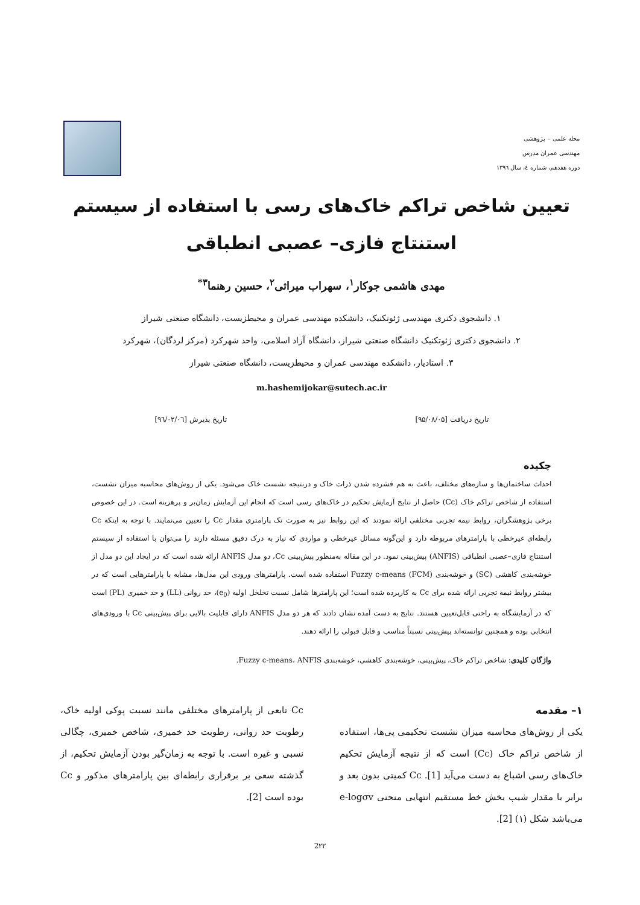مجله علمی – پژوهشی
مهندسی عمران مدرس
دوره هفدهم، شماره ٤، سال ١٣٩٦
تعیین شاخص تراکم خاک‌های رسی با استفاده از سیستم استنتاج فازی– عصبی انطباقی
مهدی هاشمی جوکار<sup>۱</sup>، سهراب میراثی<sup>۲</sup>، حسین رهنما<sup>۳*</sup>
۱. دانشجوی دکتری مهندسی ژئوتکنیک، دانشکده مهندسی عمران و محیطزیست، دانشگاه صنعتی شیراز
۲. دانشجوی دکتری ژئوتکنیک دانشگاه صنعتی شیراز، دانشگاه آزاد اسلامی، واحد شهرکرد (مرکز لردگان)، شهرکرد
۳. استادیار، دانشکده مهندسی عمران و محیطزیست، دانشگاه صنعتی شیراز
m.hashemijokar@sutech.ac.ir
تاریخ دریافت [۹۵/۰۸/۰۵] تاریخ پذیرش [۹٦/۰۲/۰٦]
چکیده
احداث ساختمان‌ها و سازه‌های مختلف، باعث به هم فشرده شدن ذرات خاک و درنتیجه نشست خاک می‌شود. یکی از روش‌های محاسبه میزان نشست، استفاده از شاخص تراکم خاک (Cc) حاصل از نتایج آزمایش تحکیم در خاک‌های رسی است که انجام این آزمایش زمان‌بر و پرهزینه است. در این خصوص برخی پژوهشگران، روابط نیمه تجربی مختلفی ارائه نمودند که این روابط نیز به صورت تک پارامتری مقدار Cc را تعیین می‌نمایند. با توجه به اینکه Cc رابطه‌ای غیرخطی با پارامترهای مربوطه دارد و این‌گونه مسائل غیرخطی و مواردی که نیاز به درک دقیق مسئله دارند را می‌توان با استفاده از سیستم استنتاج فازی–عصبی انطباقی (ANFIS) پیش‌بینی نمود. در این مقاله به‌منظور پیش‌بینی Cc، دو مدل ANFIS ارائه شده است که در ایجاد این دو مدل از خوشه‌بندی کاهشی (SC) و خوشه‌بندی Fuzzy c-means (FCM) استفاده شده است. پارامترهای ورودی این مدل‌ها، مشابه با پارامترهایی است که در بیشتر روابط نیمه تجربی ارائه شده برای Cc به کاربرده شده است؛ این پارامترها شامل نسبت تخلخل اولیه (e<sub>0</sub>)، حد روانی (LL) و حد خمیری (PL) است که در آزمایشگاه به راحتی قابل‌تعیین هستند. نتایج به دست آمده نشان دادند که هر دو مدل ANFIS دارای قابلیت بالایی برای پیش‌بینی Cc با ورودی‌های انتخابی بوده و همچنین توانسته‌اند پیش‌بینی نسبتاً مناسب و قابل قبولی را ارائه دهند.
واژگان کلیدی: شاخص تراکم خاک، پیش‌بینی، خوشه‌بندی کاهشی، خوشه‌بندی Fuzzy c-means، ANFIS.
۱– مقدمه
یکی از روش‌های محاسبه میزان نشست تحکیمی پی‌ها، استفاده از شاخص تراکم خاک (Cc) است که از نتیجه آزمایش تحکیم خاک‌های رسی اشباع به دست می‌آید [1]. Cc کمیتی بدون بعد و برابر با مقدار شیب بخش خط مستقیم انتهایی منحنی e-logσv می‌باشد شکل (۱) [2].
Cc تابعی از پارامترهای مختلفی مانند نسبت پوکی اولیه خاک، رطوبت حد روانی، رطوبت حد خمیری، شاخص خمیری، چگالی نسبی و غیره است. با توجه به زمان‌گیر بودن آزمایش تحکیم، از گذشته سعی بر برقراری رابطه‌ای بین پارامترهای مذکور و Cc بوده است [2].
2۲۲